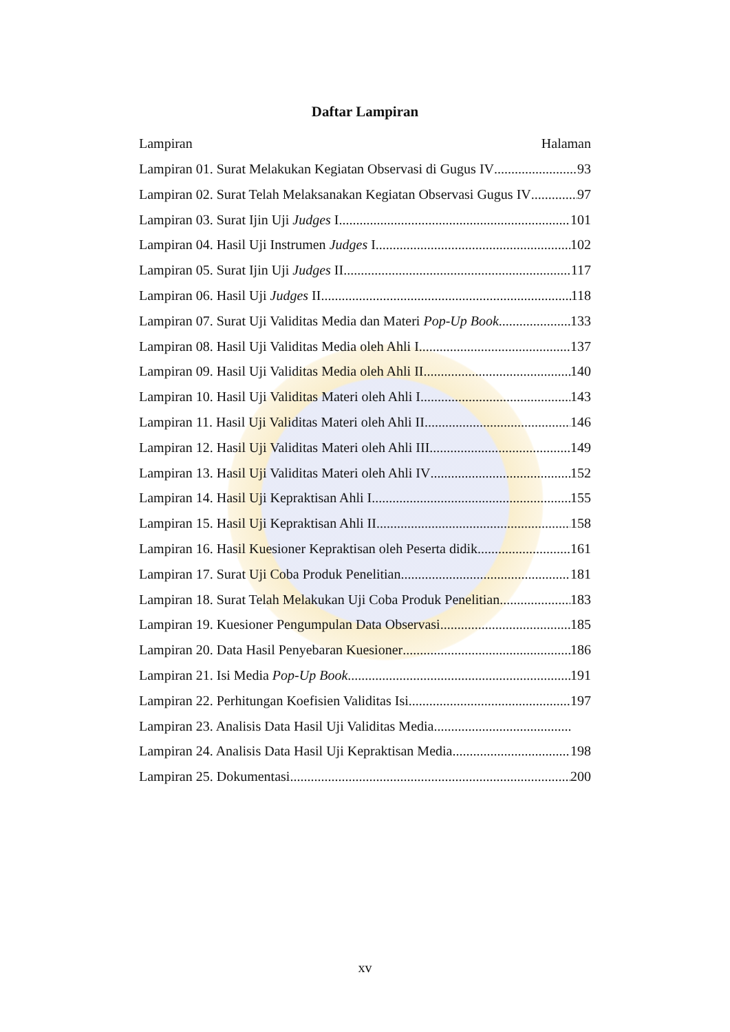Daftar Lampiran
Lampiran Halaman
Lampiran 01. Surat Melakukan Kegiatan Observasi di Gugus IV 93
Lampiran 02. Surat Telah Melaksanakan Kegiatan Observasi Gugus IV 97
Lampiran 03. Surat Ijin Uji Judges I 101
Lampiran 04. Hasil Uji Instrumen Judges I 102
Lampiran 05. Surat Ijin Uji Judges II 117
Lampiran 06. Hasil Uji Judges II 118
Lampiran 07. Surat Uji Validitas Media dan Materi Pop-Up Book 133
Lampiran 08. Hasil Uji Validitas Media oleh Ahli I 137
Lampiran 09. Hasil Uji Validitas Media oleh Ahli II 140
Lampiran 10. Hasil Uji Validitas Materi oleh Ahli I 143
Lampiran 11. Hasil Uji Validitas Materi oleh Ahli II 146
Lampiran 12. Hasil Uji Validitas Materi oleh Ahli III 149
Lampiran 13. Hasil Uji Validitas Materi oleh Ahli IV 152
Lampiran 14. Hasil Uji Kepraktisan Ahli I 155
Lampiran 15. Hasil Uji Kepraktisan Ahli II 158
Lampiran 16. Hasil Kuesioner Kepraktisan oleh Peserta didik 161
Lampiran 17. Surat Uji Coba Produk Penelitian 181
Lampiran 18. Surat Telah Melakukan Uji Coba Produk Penelitian 183
Lampiran 19. Kuesioner Pengumpulan Data Observasi 185
Lampiran 20. Data Hasil Penyebaran Kuesioner 186
Lampiran 21. Isi Media Pop-Up Book 191
Lampiran 22. Perhitungan Koefisien Validitas Isi 197
Lampiran 23. Analisis Data Hasil Uji Validitas Media 000
Lampiran 24. Analisis Data Hasil Uji Kepraktisan Media 198
Lampiran 25. Dokumentasi 200
xv